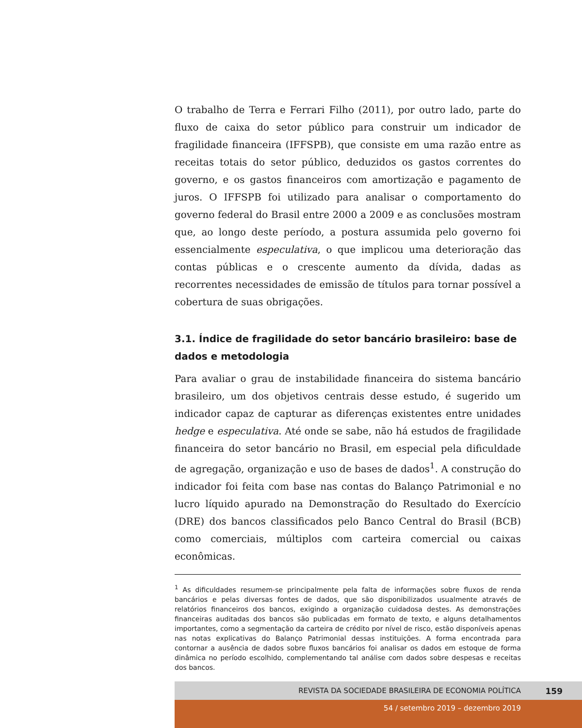O trabalho de Terra e Ferrari Filho (2011), por outro lado, parte do fluxo de caixa do setor público para construir um indicador de fragilidade financeira (IFFSPB), que consiste em uma razão entre as receitas totais do setor público, deduzidos os gastos correntes do governo, e os gastos financeiros com amortização e pagamento de juros. O IFFSPB foi utilizado para analisar o comportamento do governo federal do Brasil entre 2000 a 2009 e as conclusões mostram que, ao longo deste período, a postura assumida pelo governo foi essencialmente especulativa, o que implicou uma deterioração das contas públicas e o crescente aumento da dívida, dadas as recorrentes necessidades de emissão de títulos para tornar possível a cobertura de suas obrigações.
3.1. Índice de fragilidade do setor bancário brasileiro: base de dados e metodologia
Para avaliar o grau de instabilidade financeira do sistema bancário brasileiro, um dos objetivos centrais desse estudo, é sugerido um indicador capaz de capturar as diferenças existentes entre unidades hedge e especulativa. Até onde se sabe, não há estudos de fragilidade financeira do setor bancário no Brasil, em especial pela dificuldade de agregação, organização e uso de bases de dados<sup>1</sup>. A construção do indicador foi feita com base nas contas do Balanço Patrimonial e no lucro líquido apurado na Demonstração do Resultado do Exercício (DRE) dos bancos classificados pelo Banco Central do Brasil (BCB) como comerciais, múltiplos com carteira comercial ou caixas econômicas.
<sup>1</sup> As dificuldades resumem-se principalmente pela falta de informações sobre fluxos de renda bancários e pelas diversas fontes de dados, que são disponibilizados usualmente através de relatórios financeiros dos bancos, exigindo a organização cuidadosa destes. As demonstrações financeiras auditadas dos bancos são publicadas em formato de texto, e alguns detalhamentos importantes, como a segmentação da carteira de crédito por nível de risco, estão disponíveis apenas nas notas explicativas do Balanço Patrimonial dessas instituições. A forma encontrada para contornar a ausência de dados sobre fluxos bancários foi analisar os dados em estoque de forma dinâmica no período escolhido, complementando tal análise com dados sobre despesas e receitas dos bancos.
REVISTA DA SOCIEDADE BRASILEIRA DE ECONOMIA POLÍTICA 159
54 / setembro 2019 – dezembro 2019